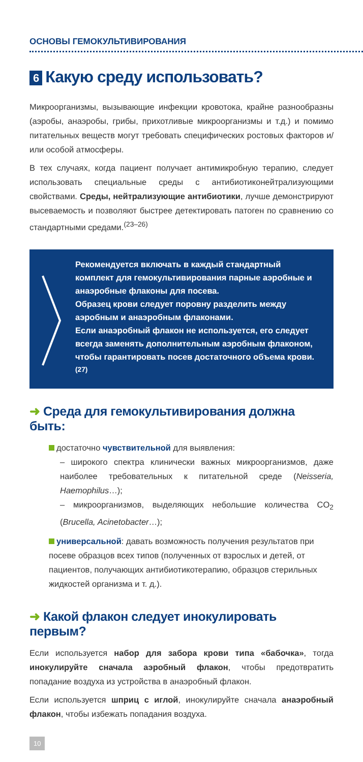ОСНОВЫ ГЕМОКУЛЬТИВИРОВАНИЯ
6 Какую среду использовать?
Микроорганизмы, вызывающие инфекции кровотока, крайне разнообразны (аэробы, анаэробы, грибы, прихотливые микроорганизмы и т.д.) и помимо питательных веществ могут требовать специфических ростовых факторов и/или особой атмосферы.
В тех случаях, когда пациент получает антимикробную терапию, следует использовать специальные среды с антибиотиконейтрализующими свойствами. Среды, нейтрализующие антибиотики, лучше демонстрируют высеваемость и позволяют быстрее детектировать патоген по сравнению со стандартными средами.<sup>(23–26)</sup>
Рекомендуется включать в каждый стандартный комплект для гемокультивирования парные аэробные и анаэробные флаконы для посева.
Образец крови следует поровну разделить между аэробным и анаэробным флаконами.
Если анаэробный флакон не используется, его следует всегда заменять дополнительным аэробным флаконом, чтобы гарантировать посев достаточного объема крови.<sup>(27)</sup>
➜ Среда для гемокультивирования должна быть:
достаточно чувствительной для выявления:
– широкого спектра клинически важных микроорганизмов, даже наиболее требовательных к питательной среде (Neisseria, Haemophilus…);
– микроорганизмов, выделяющих небольшие количества CO<sub>2</sub> (Brucella, Acinetobacter…);
универсальной: давать возможность получения результатов при посеве образцов всех типов (полученных от взрослых и детей, от пациентов, получающих антибиотикотерапию, образцов стерильных жидкостей организма и т. д.).
➜ Какой флакон следует инокулировать первым?
Если используется набор для забора крови типа «бабочка», тогда инокулируйте сначала аэробный флакон, чтобы предотвратить попадание воздуха из устройства в анаэробный флакон.
Если используется шприц с иглой, инокулируйте сначала анаэробный флакон, чтобы избежать попадания воздуха.
10